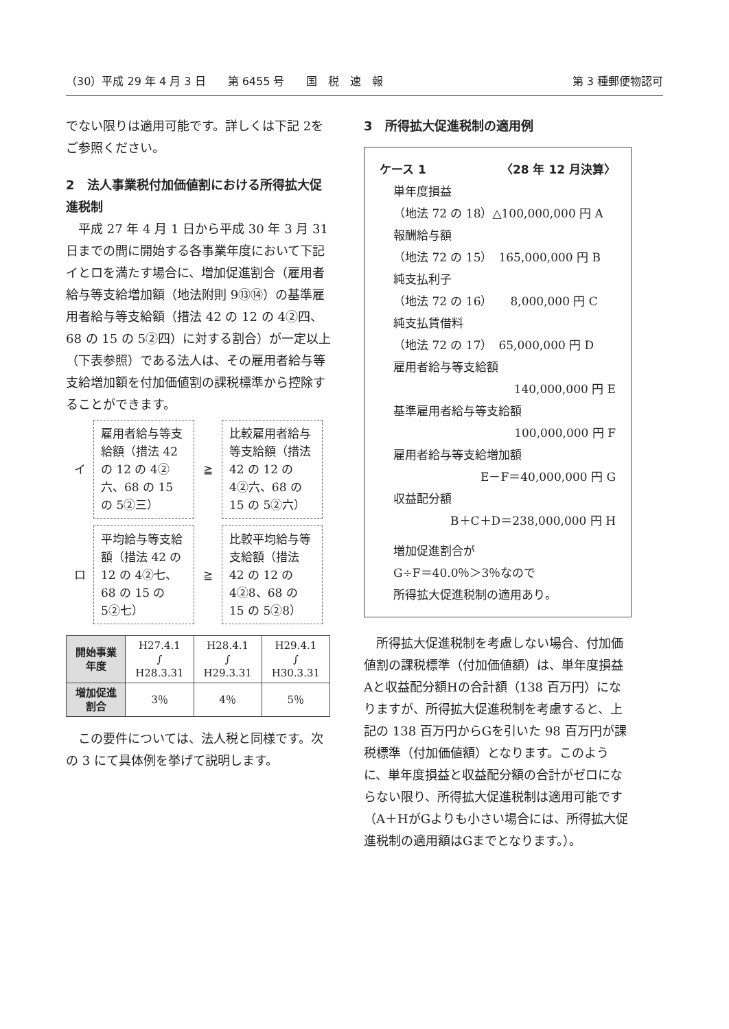（30）平成 29 年 4 月 3 日　　第 6455 号　　国　税　速　報 第 3 種郵便物認可
でない限りは適用可能です。詳しくは下記 2をご参照ください。
2　法人事業税付加価値割における所得拡大促進税制
　平成 27 年 4 月 1 日から平成 30 年 3 月 31 日までの間に開始する各事業年度において下記イとロを満たす場合に、増加促進割合（雇用者給与等支給増加額（地法附則 9⑬⑭）の基準雇用者給与等支給額（措法 42 の 12 の 4②四、68 の 15 の 5②四）に対する割合）が一定以上（下表参照）である法人は、その雇用者給与等支給増加額を付加価値割の課税標準から控除することができます。
イ
雇用者給与等支給額（措法 42 の 12 の 4②六、68 の 15 の 5②三）
≧
比較雇用者給与等支給額（措法 42 の 12 の 4②六、68 の 15 の 5②六）
ロ
平均給与等支給額（措法 42 の 12 の 4②七、68 の 15 の 5②七）
≧
比較平均給与等支給額（措法 42 の 12 の 4②8、68 の 15 の 5②8）
| 開始事業 年度 | H27.4.1 ∫ H28.3.31 | H28.4.1 ∫ H29.3.31 | H29.4.1 ∫ H30.3.31 |
| 増加促進 割合 | 3％ | 4％ | 5％ |
　この要件については、法人税と同様です。次の 3 にて具体例を挙げて説明します。
3　所得拡大促進税制の適用例
ケース 1 〈28 年 12 月決算〉
単年度損益
（地法 72 の 18）△100,000,000 円 A
報酬給与額
（地法 72 の 15）　165,000,000 円 B
純支払利子
（地法 72 の 16）　　8,000,000 円 C
純支払賃借料
（地法 72 の 17）　65,000,000 円 D
雇用者給与等支給額
140,000,000 円 E
基準雇用者給与等支給額
100,000,000 円 F
雇用者給与等支給増加額
E－F＝40,000,000 円 G
収益配分額
B＋C＋D＝238,000,000 円 H
増加促進割合が
G÷F＝40.0％＞3％なので
所得拡大促進税制の適用あり。
　所得拡大促進税制を考慮しない場合、付加価値割の課税標準（付加価値額）は、単年度損益Aと収益配分額Hの合計額（138 百万円）になりますが、所得拡大促進税制を考慮すると、上記の 138 百万円からGを引いた 98 百万円が課税標準（付加価値額）となります。このように、単年度損益と収益配分額の合計がゼロにならない限り、所得拡大促進税制は適用可能です（A＋HがGよりも小さい場合には、所得拡大促進税制の適用額はGまでとなります。）。